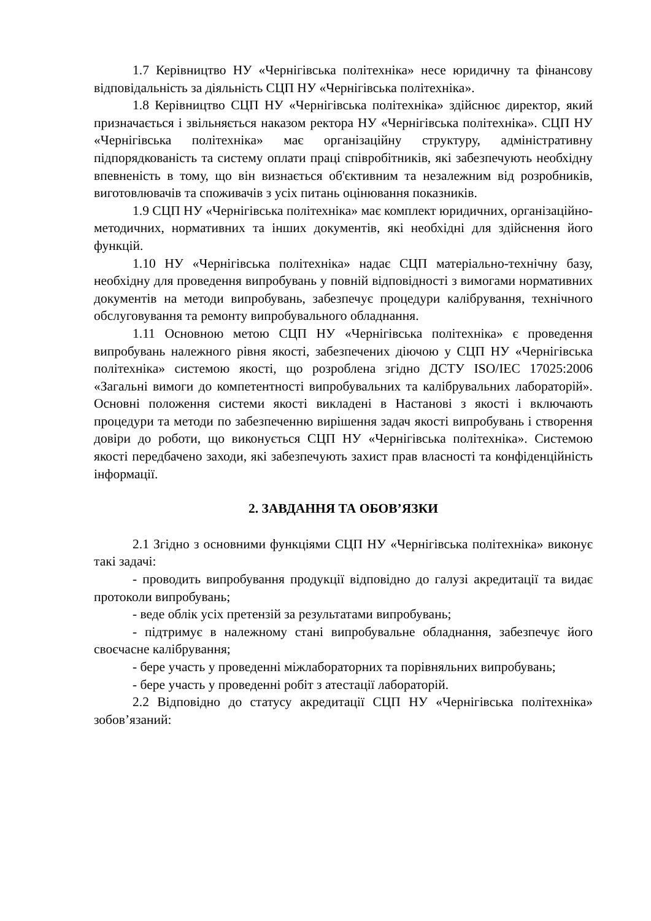1.7 Керівництво НУ «Чернігівська політехніка» несе юридичну та фінансову відповідальність за діяльність СЦП НУ «Чернігівська політехніка».
1.8 Керівництво СЦП НУ «Чернігівська політехніка» здійснює директор, який призначається і звільняється наказом ректора НУ «Чернігівська політехніка». СЦП НУ «Чернігівська політехніка» має організаційну структуру, адміністративну підпорядкованість та систему оплати праці співробітників, які забезпечують необхідну впевненість в тому, що він визнається об'єктивним та незалежним від розробників, виготовлювачів та споживачів з усіх питань оцінювання показників.
1.9 СЦП НУ «Чернігівська політехніка» має комплект юридичних, організаційно-методичних, нормативних та інших документів, які необхідні для здійснення його функцій.
1.10 НУ «Чернігівська політехніка» надає СЦП матеріально-технічну базу, необхідну для проведення випробувань у повній відповідності з вимогами нормативних документів на методи випробувань, забезпечує процедури калібрування, технічного обслуговування та ремонту випробувального обладнання.
1.11 Основною метою СЦП НУ «Чернігівська політехніка» є проведення випробувань належного рівня якості, забезпечених діючою у СЦП НУ «Чернігівська політехніка» системою якості, що розроблена згідно ДСТУ ISO/IEC 17025:2006 «Загальні вимоги до компетентності випробувальних та калібрувальних лабораторій». Основні положення системи якості викладені в Настанові з якості і включають процедури та методи по забезпеченню вирішення задач якості випробувань і створення довіри до роботи, що виконується СЦП НУ «Чернігівська політехніка». Системою якості передбачено заходи, які забезпечують захист прав власності та конфіденційність інформації.
2. ЗАВДАННЯ ТА ОБОВ’ЯЗКИ
2.1 Згідно з основними функціями СЦП НУ «Чернігівська політехніка» виконує такі задачі:
- проводить випробування продукції відповідно до галузі акредитації та видає протоколи випробувань;
- веде облік усіх претензій за результатами випробувань;
- підтримує в належному стані випробувальне обладнання, забезпечує його своєчасне калібрування;
- бере участь у проведенні міжлабораторних та порівняльних випробувань;
- бере участь у проведенні робіт з атестації лабораторій.
2.2 Відповідно до статусу акредитації СЦП НУ «Чернігівська політехніка» зобов’язаний: